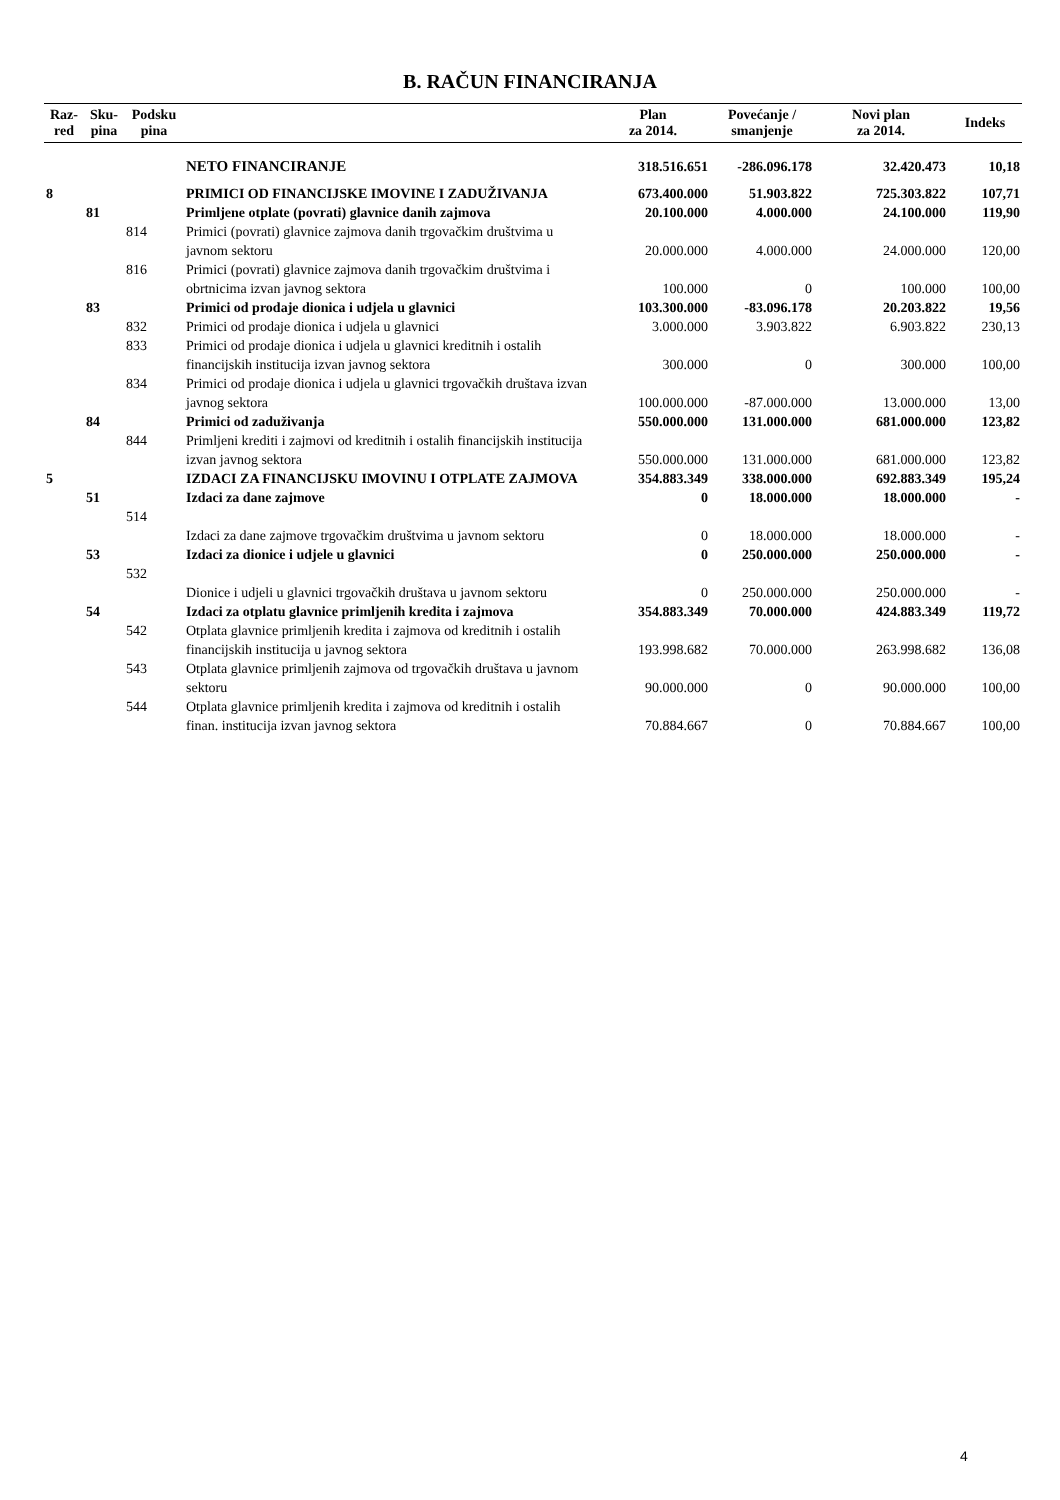B. RAČUN FINANCIRANJA
| Raz- red | Sku- pina | Podsku pina | | Plan za 2014. | Povećanje / smanjenje | Novi plan za 2014. | Indeks |
| --- | --- | --- | --- | --- | --- | --- | --- |
| | | | NETO FINANCIRANJE | 318.516.651 | -286.096.178 | 32.420.473 | 10,18 |
| 8 | | | PRIMICI OD FINANCIJSKE IMOVINE I ZADUŽIVANJA | 673.400.000 | 51.903.822 | 725.303.822 | 107,71 |
| | 81 | | Primljene otplate (povrati) glavnice danih zajmova | 20.100.000 | 4.000.000 | 24.100.000 | 119,90 |
| | | 814 | Primici (povrati) glavnice zajmova danih trgovačkim društvima u javnom sektoru | 20.000.000 | 4.000.000 | 24.000.000 | 120,00 |
| | | 816 | Primici (povrati) glavnice zajmova danih trgovačkim društvima i obrtnicima izvan javnog sektora | 100.000 | 0 | 100.000 | 100,00 |
| | 83 | | Primici od prodaje dionica i udjela u glavnici | 103.300.000 | -83.096.178 | 20.203.822 | 19,56 |
| | | 832 | Primici od prodaje dionica i udjela u glavnici | 3.000.000 | 3.903.822 | 6.903.822 | 230,13 |
| | | 833 | Primici od prodaje dionica i udjela u glavnici kreditnih i ostalih financijskih institucija izvan javnog sektora | 300.000 | 0 | 300.000 | 100,00 |
| | | 834 | Primici od prodaje dionica i udjela u glavnici trgovačkih društava izvan javnog sektora | 100.000.000 | -87.000.000 | 13.000.000 | 13,00 |
| | 84 | | Primici od zaduživanja | 550.000.000 | 131.000.000 | 681.000.000 | 123,82 |
| | | 844 | Primljeni krediti i zajmovi od kreditnih i ostalih financijskih institucija izvan javnog sektora | 550.000.000 | 131.000.000 | 681.000.000 | 123,82 |
| 5 | | | IZDACI ZA FINANCIJSKU IMOVINU I OTPLATE ZAJMOVA | 354.883.349 | 338.000.000 | 692.883.349 | 195,24 |
| | 51 | | Izdaci za dane zajmove | 0 | 18.000.000 | 18.000.000 | - |
| | | 514 | Izdaci za dane zajmove trgovačkim društvima u javnom sektoru | 0 | 18.000.000 | 18.000.000 | - |
| | 53 | | Izdaci za dionice i udjele u glavnici | 0 | 250.000.000 | 250.000.000 | - |
| | | 532 | Dionice i udjeli u glavnici trgovačkih društava u javnom sektoru | 0 | 250.000.000 | 250.000.000 | - |
| | 54 | | Izdaci za otplatu glavnice primljenih kredita i zajmova | 354.883.349 | 70.000.000 | 424.883.349 | 119,72 |
| | | 542 | Otplata glavnice primljenih kredita i zajmova od kreditnih i ostalih financijskih institucija u javnog sektora | 193.998.682 | 70.000.000 | 263.998.682 | 136,08 |
| | | 543 | Otplata glavnice primljenih zajmova od trgovačkih društava u javnom sektoru | 90.000.000 | 0 | 90.000.000 | 100,00 |
| | | 544 | Otplata glavnice primljenih kredita i zajmova od kreditnih i ostalih finan. institucija izvan javnog sektora | 70.884.667 | 0 | 70.884.667 | 100,00 |
4